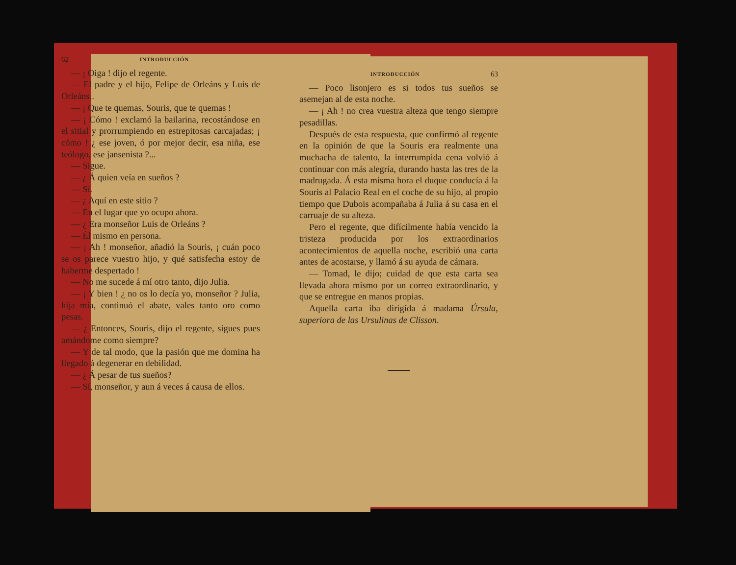62 INTRODUCCIÓN
— ¡ Oiga ! dijo el regente.
— El padre y el hijo, Felipe de Orleáns y Luis de Orleáns..
— ¡ Que te quemas, Souris, que te quemas !
— ¡ Cómo ! exclamó la bailarina, recostándose en el sitial y prorrumpiendo en estrepitosas carcajadas; ¡ cómo ! ¿ ese joven, ó por mejor decir, esa niña, ese teólogo, ese jansenista ?...
— Sigue.
— ¿ Á quien veía en sueños ?
— Sí.
— ¿ Aquí en este sitio ?
— En el lugar que yo ocupo ahora.
— ¿ Era monseñor Luis de Orleáns ?
— Él mismo en persona.
— ¡ Ah ! monseñor, añadió la Souris, ¡ cuán poco se os parece vuestro hijo, y qué satisfecha estoy de haberme despertado !
— No me sucede á mí otro tanto, dijo Julia.
— ¡ Y bien ! ¿ no os lo decía yo, monseñor ? Julia, hija mía, continuó el abate, vales tanto oro como pesas.
— ¿ Entonces, Souris, dijo el regente, sigues pues amándome como siempre?
— Y de tal modo, que la pasión que me domina ha llegado á degenerar en debilidad.
— ¿ Á pesar de tus sueños?
— Sí, monseñor, y aun á veces á causa de ellos.
INTRODUCCIÓN 63
— Poco lisonjero es si todos tus sueños se asemejan al de esta noche.
— ¡ Ah ! no crea vuestra alteza que tengo siempre pesadillas.
Después de esta respuesta, que confirmó al regente en la opinión de que la Souris era realmente una muchacha de talento, la interrumpida cena volvió á continuar con más alegría, durando hasta las tres de la madrugada. Á esta misma hora el duque conducía á la Souris al Palacio Real en el coche de su hijo, al propio tiempo que Dubois acompañaba á Julia á su casa en el carruaje de su alteza.
Pero el regente, que difícilmente había vencido la tristeza producida por los extraordinarios acontecimientos de aquella noche, escribió una carta antes de acostarse, y llamó á su ayuda de cámara.
— Tomad, le dijo; cuidad de que esta carta sea llevada ahora mismo por un correo extraordinario, y que se entregue en manos propias.
Aquella carta iba dirigida á madama Úrsula, superiora de las Ursulinas de Clisson.